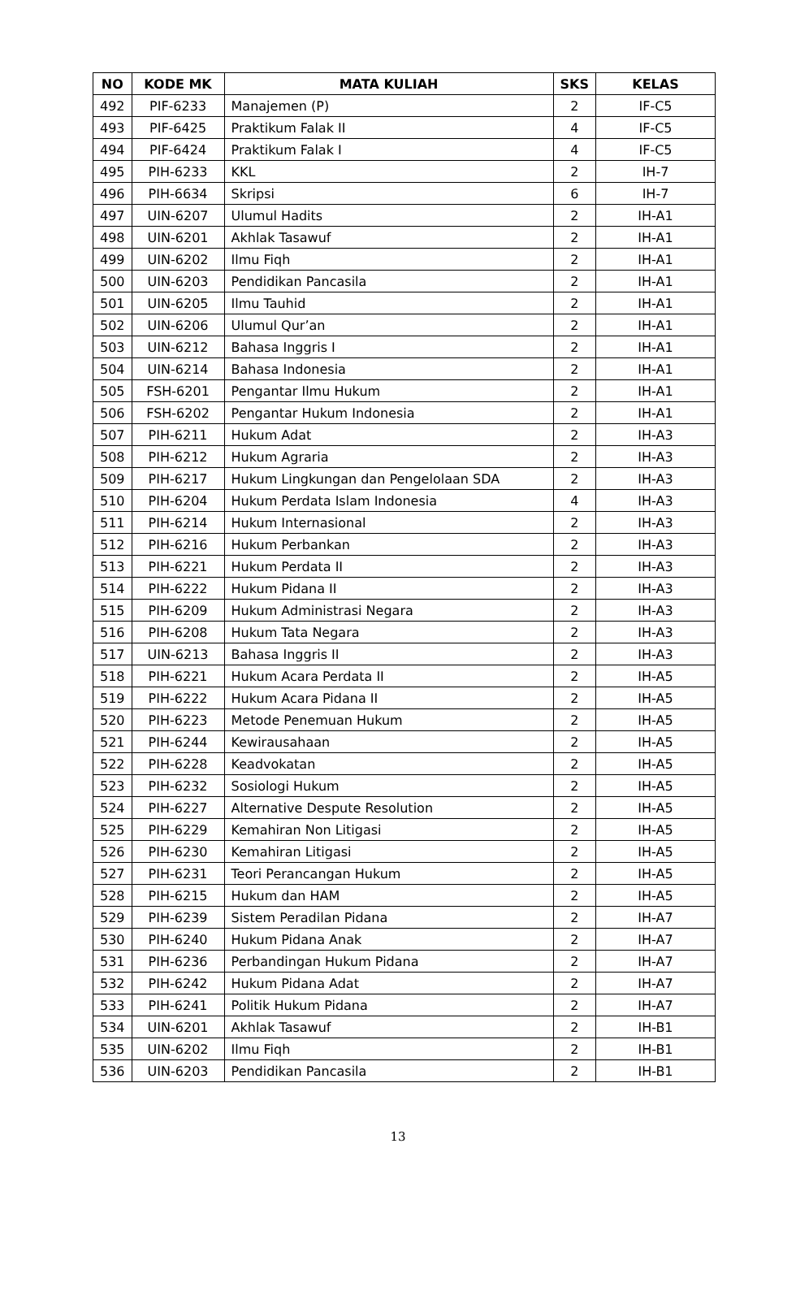| NO | KODE MK | MATA KULIAH | SKS | KELAS |
| --- | --- | --- | --- | --- |
| 492 | PIF-6233 | Manajemen (P) | 2 | IF-C5 |
| 493 | PIF-6425 | Praktikum Falak II | 4 | IF-C5 |
| 494 | PIF-6424 | Praktikum Falak I | 4 | IF-C5 |
| 495 | PIH-6233 | KKL | 2 | IH-7 |
| 496 | PIH-6634 | Skripsi | 6 | IH-7 |
| 497 | UIN-6207 | Ulumul Hadits | 2 | IH-A1 |
| 498 | UIN-6201 | Akhlak Tasawuf | 2 | IH-A1 |
| 499 | UIN-6202 | Ilmu Fiqh | 2 | IH-A1 |
| 500 | UIN-6203 | Pendidikan Pancasila | 2 | IH-A1 |
| 501 | UIN-6205 | Ilmu Tauhid | 2 | IH-A1 |
| 502 | UIN-6206 | Ulumul Qur’an | 2 | IH-A1 |
| 503 | UIN-6212 | Bahasa Inggris I | 2 | IH-A1 |
| 504 | UIN-6214 | Bahasa Indonesia | 2 | IH-A1 |
| 505 | FSH-6201 | Pengantar Ilmu Hukum | 2 | IH-A1 |
| 506 | FSH-6202 | Pengantar Hukum Indonesia | 2 | IH-A1 |
| 507 | PIH-6211 | Hukum Adat | 2 | IH-A3 |
| 508 | PIH-6212 | Hukum Agraria | 2 | IH-A3 |
| 509 | PIH-6217 | Hukum Lingkungan dan Pengelolaan SDA | 2 | IH-A3 |
| 510 | PIH-6204 | Hukum Perdata Islam Indonesia | 4 | IH-A3 |
| 511 | PIH-6214 | Hukum Internasional | 2 | IH-A3 |
| 512 | PIH-6216 | Hukum Perbankan | 2 | IH-A3 |
| 513 | PIH-6221 | Hukum Perdata II | 2 | IH-A3 |
| 514 | PIH-6222 | Hukum Pidana II | 2 | IH-A3 |
| 515 | PIH-6209 | Hukum Administrasi Negara | 2 | IH-A3 |
| 516 | PIH-6208 | Hukum Tata Negara | 2 | IH-A3 |
| 517 | UIN-6213 | Bahasa Inggris II | 2 | IH-A3 |
| 518 | PIH-6221 | Hukum Acara Perdata II | 2 | IH-A5 |
| 519 | PIH-6222 | Hukum Acara Pidana II | 2 | IH-A5 |
| 520 | PIH-6223 | Metode Penemuan Hukum | 2 | IH-A5 |
| 521 | PIH-6244 | Kewirausahaan | 2 | IH-A5 |
| 522 | PIH-6228 | Keadvokatan | 2 | IH-A5 |
| 523 | PIH-6232 | Sosiologi Hukum | 2 | IH-A5 |
| 524 | PIH-6227 | Alternative Despute Resolution | 2 | IH-A5 |
| 525 | PIH-6229 | Kemahiran Non Litigasi | 2 | IH-A5 |
| 526 | PIH-6230 | Kemahiran Litigasi | 2 | IH-A5 |
| 527 | PIH-6231 | Teori Perancangan Hukum | 2 | IH-A5 |
| 528 | PIH-6215 | Hukum dan HAM | 2 | IH-A5 |
| 529 | PIH-6239 | Sistem Peradilan Pidana | 2 | IH-A7 |
| 530 | PIH-6240 | Hukum Pidana Anak | 2 | IH-A7 |
| 531 | PIH-6236 | Perbandingan Hukum Pidana | 2 | IH-A7 |
| 532 | PIH-6242 | Hukum Pidana Adat | 2 | IH-A7 |
| 533 | PIH-6241 | Politik Hukum Pidana | 2 | IH-A7 |
| 534 | UIN-6201 | Akhlak Tasawuf | 2 | IH-B1 |
| 535 | UIN-6202 | Ilmu Fiqh | 2 | IH-B1 |
| 536 | UIN-6203 | Pendidikan Pancasila | 2 | IH-B1 |
13